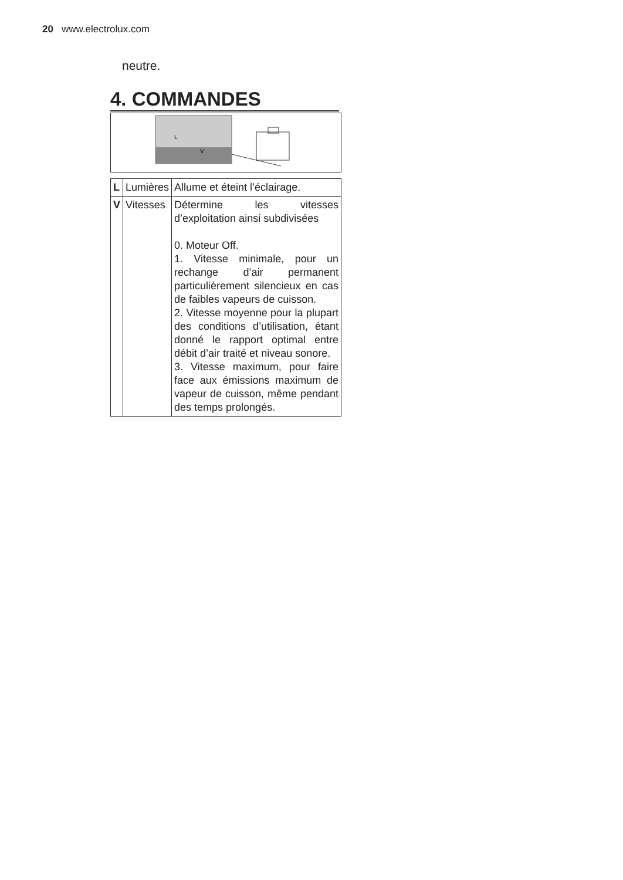20 www.electrolux.com
neutre.
4. COMMANDES
L
V
| L | Lumières | Allume et éteint l’éclairage. |
| V | Vitesses | Détermine les vitesses d’exploitation ainsi subdivisées 0. Moteur Off. 1. Vitesse minimale, pour un rechange d’air permanent particulièrement silencieux en cas de faibles vapeurs de cuisson. 2. Vitesse moyenne pour la plupart des conditions d’utilisation, étant donné le rapport optimal entre débit d’air traité et niveau sonore. 3. Vitesse maximum, pour faire face aux émissions maximum de vapeur de cuisson, même pendant des temps prolongés. |